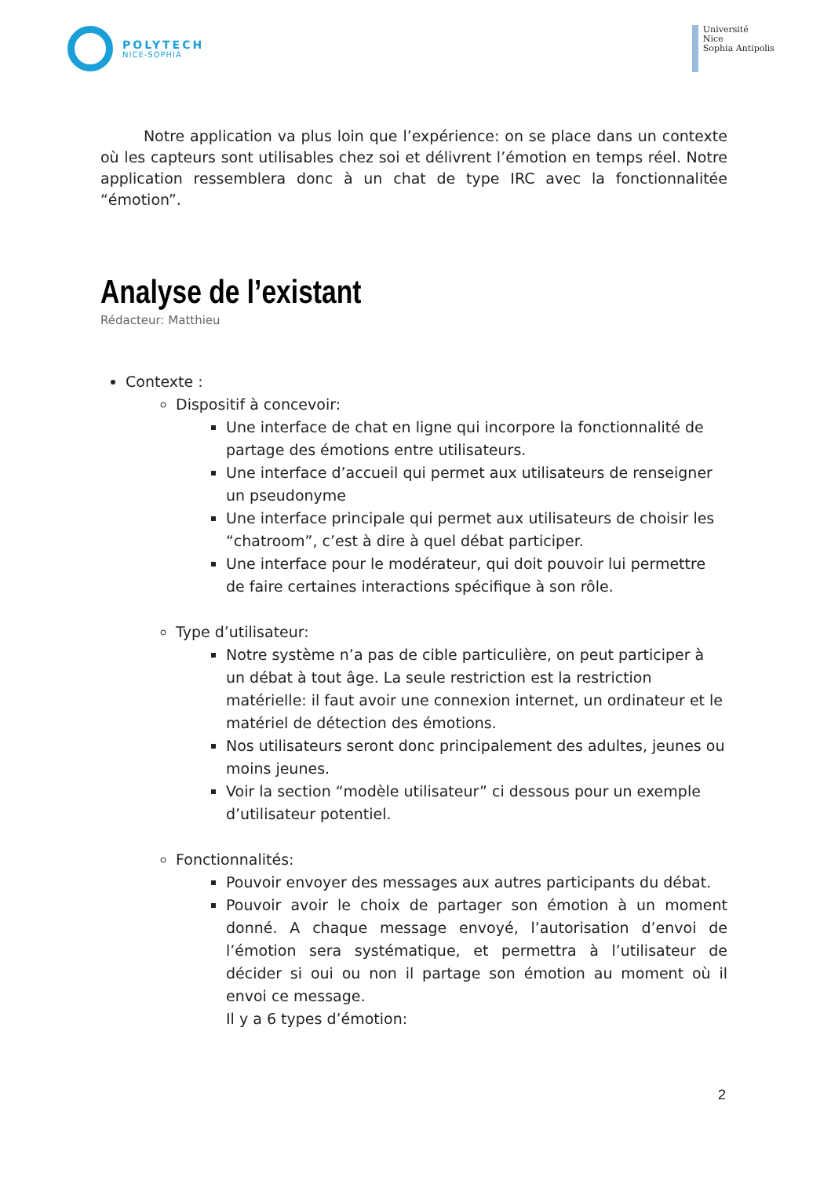POLYTECH
NICE-SOPHIA
Université
Nice
Sophia Antipolis
Notre application va plus loin que l’expérience: on se place dans un contexte où les capteurs sont utilisables chez soi et délivrent l’émotion en temps réel. Notre application ressemblera donc à un chat de type IRC avec la fonctionnalitée “émotion”.
Analyse de l’existant
Rédacteur: Matthieu
Contexte :
Dispositif à concevoir:
Une interface de chat en ligne qui incorpore la fonctionnalité de partage des émotions entre utilisateurs.
Une interface d’accueil qui permet aux utilisateurs de renseigner un pseudonyme
Une interface principale qui permet aux utilisateurs de choisir les “chatroom”, c’est à dire à quel débat participer.
Une interface pour le modérateur, qui doit pouvoir lui permettre de faire certaines interactions spécifique à son rôle.
Type d’utilisateur:
Notre système n’a pas de cible particulière, on peut participer à un débat à tout âge. La seule restriction est la restriction matérielle: il faut avoir une connexion internet, un ordinateur et le matériel de détection des émotions.
Nos utilisateurs seront donc principalement des adultes, jeunes ou moins jeunes.
Voir la section “modèle utilisateur” ci dessous pour un exemple d’utilisateur potentiel.
Fonctionnalités:
Pouvoir envoyer des messages aux autres participants du débat.
Pouvoir avoir le choix de partager son émotion à un moment donné. A chaque message envoyé, l’autorisation d’envoi de l’émotion sera systématique, et permettra à l’utilisateur de décider si oui ou non il partage son émotion au moment où il envoi ce message.
Il y a 6 types d’émotion:
2